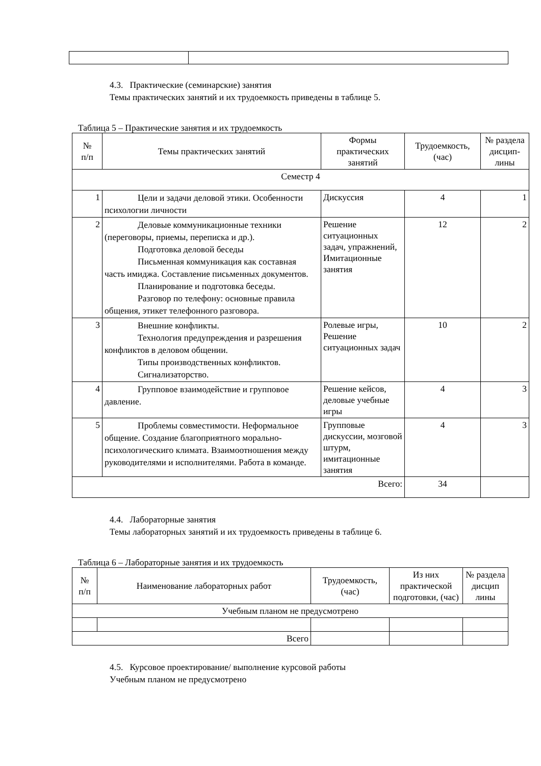4.3. Практические (семинарские) занятия
Темы практических занятий и их трудоемкость приведены в таблице 5.
Таблица 5 – Практические занятия и их трудоемкость
| № п/п | Темы практических занятий | Формы практических занятий | Трудоемкость, (час) | № раздела дисцип-лины |
| --- | --- | --- | --- | --- |
| Семестр 4 | | | | |
| 1 | Цели и задачи деловой этики. Особенности психологии личности | Дискуссия | 4 | 1 |
| 2 | Деловые коммуникационные техники (переговоры, приемы, переписка и др.). Подготовка деловой беседы Письменная коммуникация как составная часть имиджа. Составление письменных документов. Планирование и подготовка беседы. Разговор по телефону: основные правила общения, этикет телефонного разговора. | Решение ситуационных задач, упражнений, Имитационные занятия | 12 | 2 |
| 3 | Внешние конфликты. Технология предупреждения и разрешения конфликтов в деловом общении. Типы производственных конфликтов. Сигнализаторство. | Ролевые игры, Решение ситуационных задач | 10 | 2 |
| 4 | Групповое взаимодействие и групповое давление. | Решение кейсов, деловые учебные игры | 4 | 3 |
| 5 | Проблемы совместимости. Неформальное общение. Создание благоприятного морально-психологическиго климата. Взаимоотношения между руководителями и исполнителями. Работа в команде. | Групповые дискуссии, мозговой штурм, имитационные занятия | 4 | 3 |
| Всего: | | | 34 | |
4.4. Лабораторные занятия
Темы лабораторных занятий и их трудоемкость приведены в таблице 6.
Таблица 6 – Лабораторные занятия и их трудоемкость
| № п/п | Наименование лабораторных работ | Трудоемкость, (час) | Из них практической подготовки, (час) | № раздела дисцип лины |
| --- | --- | --- | --- | --- |
| Учебным планом не предусмотрено | | | | |
| Всего | | | | |
4.5. Курсовое проектирование/ выполнение курсовой работы
Учебным планом не предусмотрено